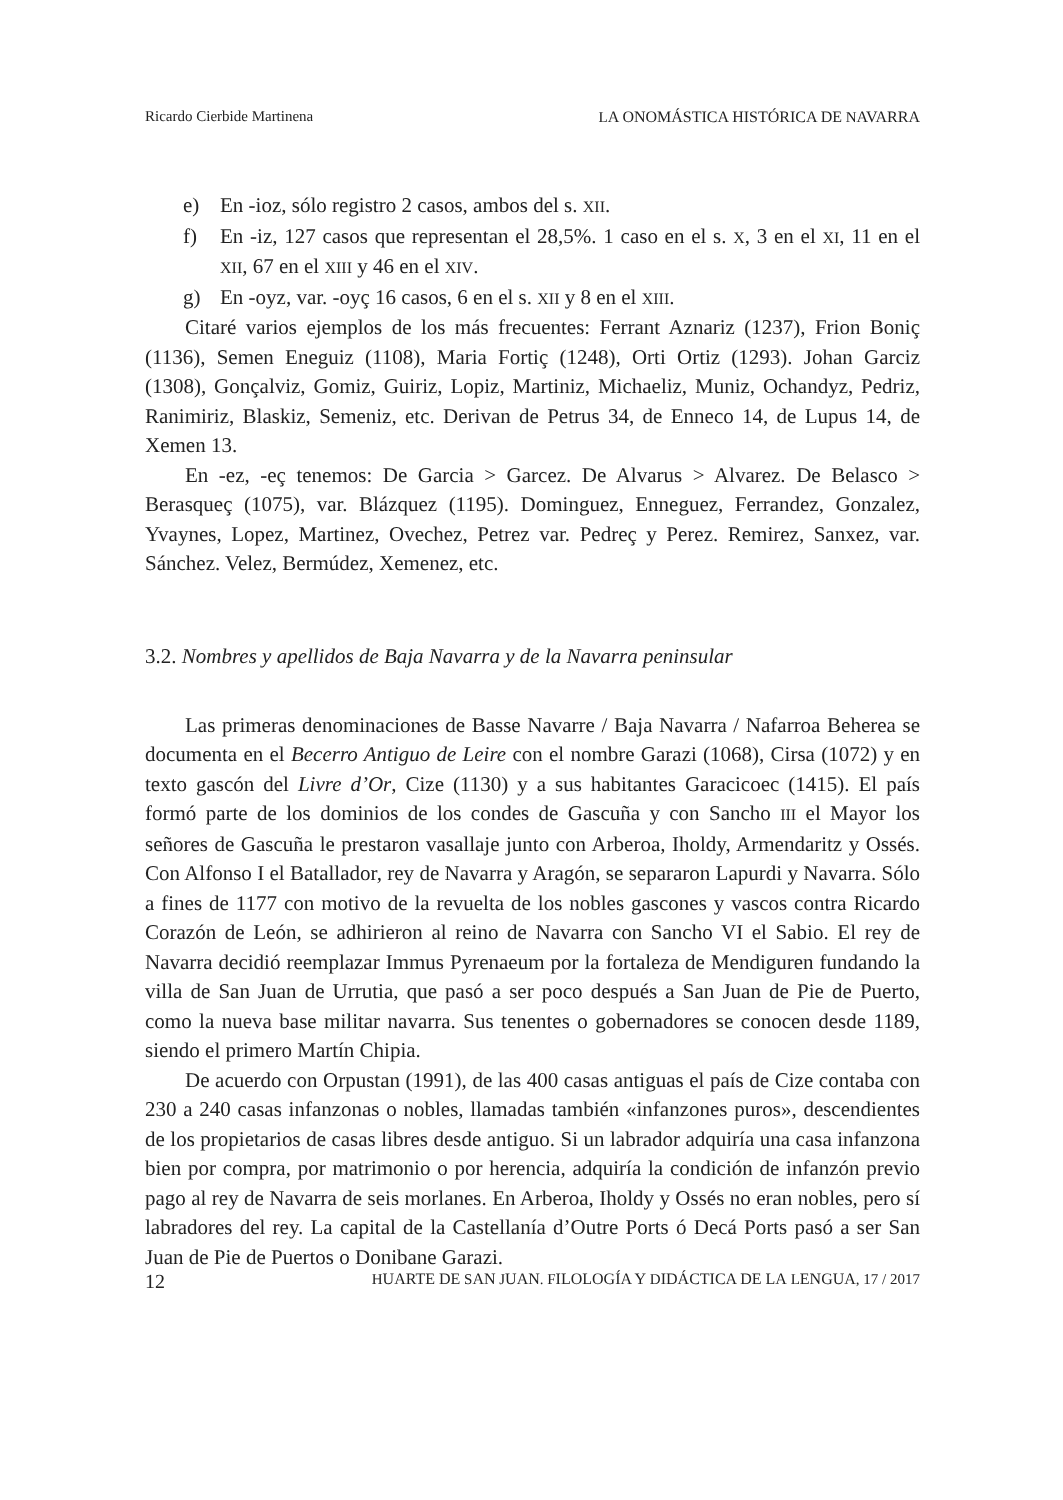Ricardo Cierbide Martinena LA ONOMÁSTICA HISTÓRICA DE NAVARRA
e) En -ioz, sólo registro 2 casos, ambos del s. XII.
f) En -iz, 127 casos que representan el 28,5%. 1 caso en el s. X, 3 en el XI, 11 en el XII, 67 en el XIII y 46 en el XIV.
g) En -oyz, var. -oyç 16 casos, 6 en el s. XII y 8 en el XIII.
Citaré varios ejemplos de los más frecuentes: Ferrant Aznariz (1237), Frion Boniç (1136), Semen Eneguiz (1108), Maria Fortiç (1248), Orti Ortiz (1293). Johan Garciz (1308), Gonçalviz, Gomiz, Guiriz, Lopiz, Martiniz, Michaeliz, Muniz, Ochandyz, Pedriz, Ranimiriz, Blaskiz, Semeniz, etc. Derivan de Petrus 34, de Enneco 14, de Lupus 14, de Xemen 13.
En -ez, -eç tenemos: De Garcia > Garcez. De Alvarus > Alvarez. De Belasco > Berasqueç (1075), var. Blázquez (1195). Dominguez, Enneguez, Ferrandez, Gonzalez, Yvaynes, Lopez, Martinez, Ovechez, Petrez var. Pedreç y Perez. Remirez, Sanxez, var. Sánchez. Velez, Bermúdez, Xemenez, etc.
3.2. Nombres y apellidos de Baja Navarra y de la Navarra peninsular
Las primeras denominaciones de Basse Navarre / Baja Navarra / Nafarroa Beherea se documenta en el Becerro Antiguo de Leire con el nombre Garazi (1068), Cirsa (1072) y en texto gascón del Livre d’Or, Cize (1130) y a sus habitantes Garacicoec (1415). El país formó parte de los dominios de los condes de Gascuña y con Sancho III el Mayor los señores de Gascuña le prestaron vasallaje junto con Arberoa, Iholdy, Armendaritz y Ossés. Con Alfonso I el Batallador, rey de Navarra y Aragón, se separaron Lapurdi y Navarra. Sólo a fines de 1177 con motivo de la revuelta de los nobles gascones y vascos contra Ricardo Corazón de León, se adhirieron al reino de Navarra con Sancho VI el Sabio. El rey de Navarra decidió reemplazar Immus Pyrenaeum por la fortaleza de Mendiguren fundando la villa de San Juan de Urrutia, que pasó a ser poco después a San Juan de Pie de Puerto, como la nueva base militar navarra. Sus tenentes o gobernadores se conocen desde 1189, siendo el primero Martín Chipia.
De acuerdo con Orpustan (1991), de las 400 casas antiguas el país de Cize contaba con 230 a 240 casas infanzonas o nobles, llamadas también «infanzones puros», descendientes de los propietarios de casas libres desde antiguo. Si un labrador adquiría una casa infanzona bien por compra, por matrimonio o por herencia, adquiría la condición de infanzón previo pago al rey de Navarra de seis morlanes. En Arberoa, Iholdy y Ossés no eran nobles, pero sí labradores del rey. La capital de la Castellanía d’Outre Ports ó Decá Ports pasó a ser San Juan de Pie de Puertos o Donibane Garazi.
12 HUARTE DE SAN JUAN. FILOLOGÍA Y DIDÁCTICA DE LA LENGUA, 17 / 2017